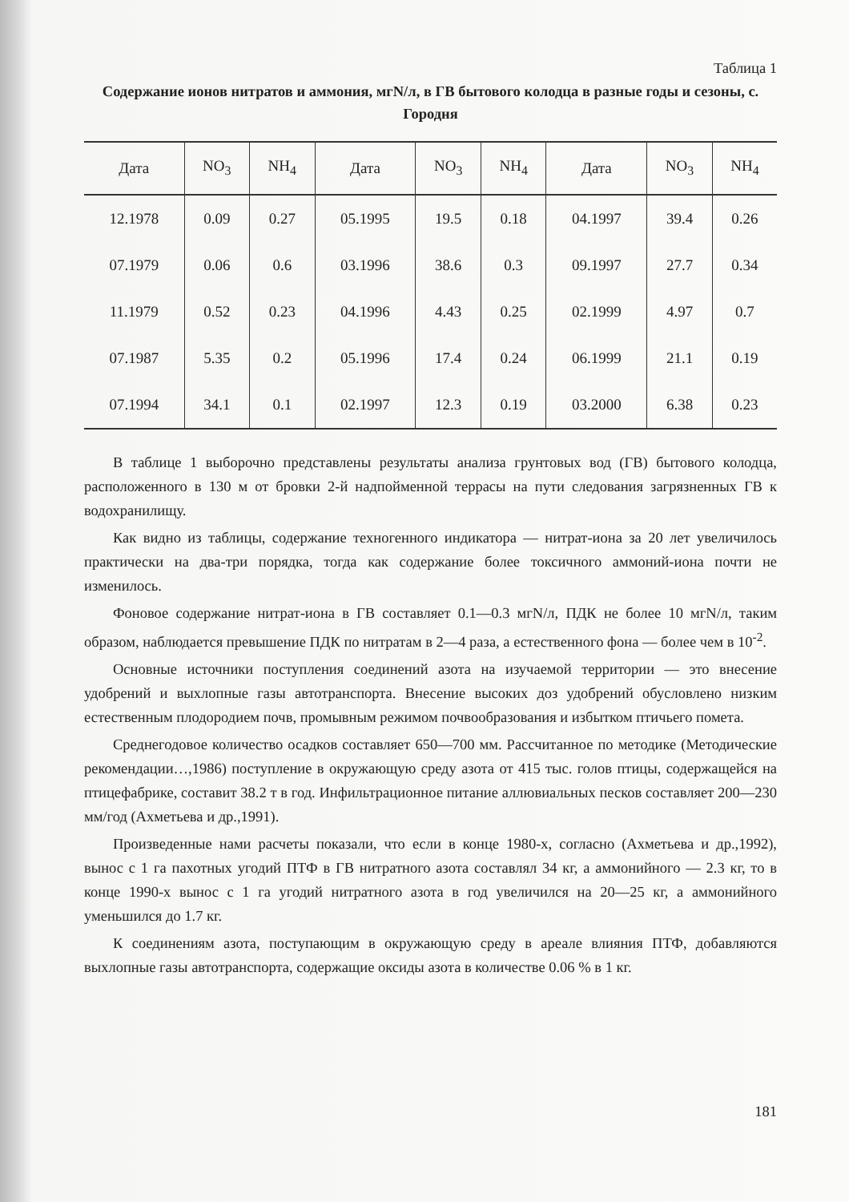Таблица 1
Содержание ионов нитратов и аммония, мгN/л, в ГВ бытового колодца в разные годы и сезоны, с. Городня
| Дата | NO<sub>3</sub> | NH<sub>4</sub> | Дата | NO<sub>3</sub> | NH<sub>4</sub> | Дата | NO<sub>3</sub> | NH<sub>4</sub> |
| --- | --- | --- | --- | --- | --- | --- | --- | --- |
| 12.1978 | 0.09 | 0.27 | 05.1995 | 19.5 | 0.18 | 04.1997 | 39.4 | 0.26 |
| 07.1979 | 0.06 | 0.6 | 03.1996 | 38.6 | 0.3 | 09.1997 | 27.7 | 0.34 |
| 11.1979 | 0.52 | 0.23 | 04.1996 | 4.43 | 0.25 | 02.1999 | 4.97 | 0.7 |
| 07.1987 | 5.35 | 0.2 | 05.1996 | 17.4 | 0.24 | 06.1999 | 21.1 | 0.19 |
| 07.1994 | 34.1 | 0.1 | 02.1997 | 12.3 | 0.19 | 03.2000 | 6.38 | 0.23 |
В таблице 1 выборочно представлены результаты анализа грунтовых вод (ГВ) бытового колодца, расположенного в 130 м от бровки 2-й надпойменной террасы на пути следования загрязненных ГВ к водохранилищу.
Как видно из таблицы, содержание техногенного индикатора — нитрат-иона за 20 лет увеличилось практически на два-три порядка, тогда как содержание более токсичного аммоний-иона почти не изменилось.
Фоновое содержание нитрат-иона в ГВ составляет 0.1—0.3 мгN/л, ПДК не более 10 мгN/л, таким образом, наблюдается превышение ПДК по нитратам в 2—4 раза, а естественного фона — более чем в 10<sup>-2</sup>.
Основные источники поступления соединений азота на изучаемой территории — это внесение удобрений и выхлопные газы автотранспорта. Внесение высоких доз удобрений обусловлено низким естественным плодородием почв, промывным режимом почвообразования и избытком птичьего помета.
Среднегодовое количество осадков составляет 650—700 мм. Рассчитанное по методике (Методические рекомендации…,1986) поступление в окружающую среду азота от 415 тыс. голов птицы, содержащейся на птицефабрике, составит 38.2 т в год. Инфильтрационное питание аллювиальных песков составляет 200—230 мм/год (Ахметьева и др.,1991).
Произведенные нами расчеты показали, что если в конце 1980-х, согласно (Ахметьева и др.,1992), вынос с 1 га пахотных угодий ПТФ в ГВ нитратного азота составлял 34 кг, а аммонийного — 2.3 кг, то в конце 1990-х вынос с 1 га угодий нитратного азота в год увеличился на 20—25 кг, а аммонийного уменьшился до 1.7 кг.
К соединениям азота, поступающим в окружающую среду в ареале влияния ПТФ, добавляются выхлопные газы автотранспорта, содержащие оксиды азота в количестве 0.06 % в 1 кг.
181